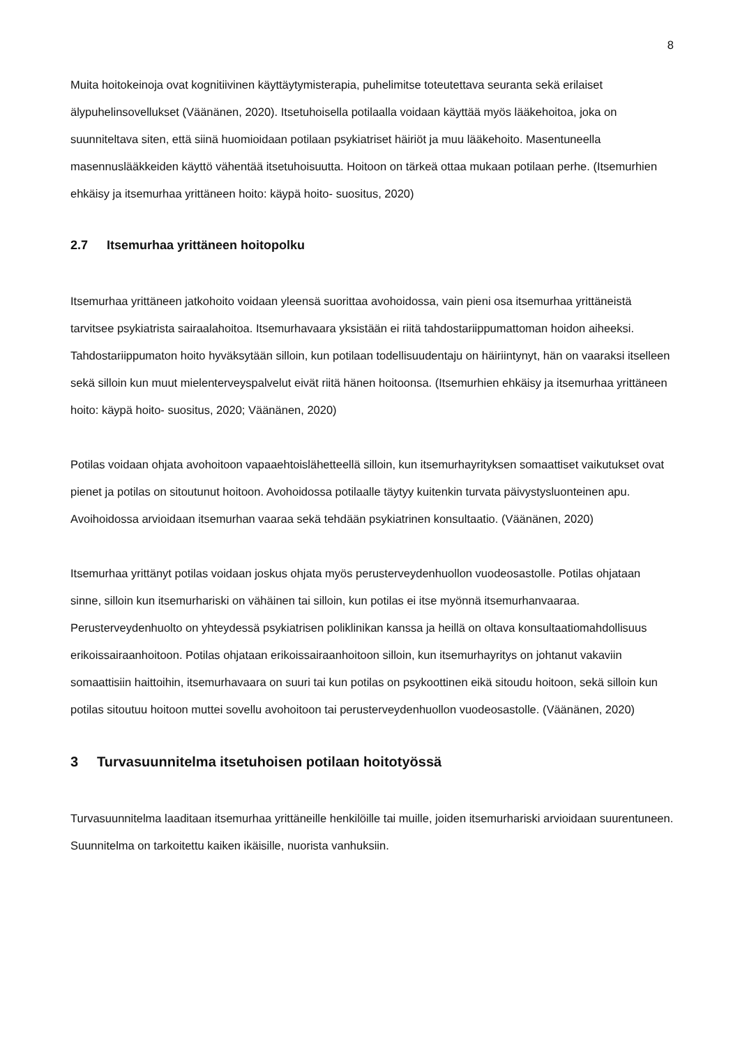8
Muita hoitokeinoja ovat kognitiivinen käyttäytymisterapia, puhelimitse toteutettava seuranta sekä erilaiset älypuhelinsovellukset (Väänänen, 2020). Itsetuhoisella potilaalla voidaan käyttää myös lääkehoitoa, joka on suunniteltava siten, että siinä huomioidaan potilaan psykiatriset häiriöt ja muu lääkehoito. Masentuneella masennuslääkkeiden käyttö vähentää itsetuhoisuutta. Hoitoon on tärkeä ottaa mukaan potilaan perhe. (Itsemurhien ehkäisy ja itsemurhaa yrittäneen hoito: käypä hoito- suositus, 2020)
2.7 Itsemurhaa yrittäneen hoitopolku
Itsemurhaa yrittäneen jatkohoito voidaan yleensä suorittaa avohoidossa, vain pieni osa itsemurhaa yrittäneistä tarvitsee psykiatrista sairaalahoitoa. Itsemurhavaara yksistään ei riitä tahdostariippumattoman hoidon aiheeksi. Tahdostariippumaton hoito hyväksytään silloin, kun potilaan todellisuudentaju on häiriintynyt, hän on vaaraksi itselleen sekä silloin kun muut mielenterveyspalvelut eivät riitä hänen hoitoonsa. (Itsemurhien ehkäisy ja itsemurhaa yrittäneen hoito: käypä hoito- suositus, 2020; Väänänen, 2020)
Potilas voidaan ohjata avohoitoon vapaaehtoislähetteellä silloin, kun itsemurhayrityksen somaattiset vaikutukset ovat pienet ja potilas on sitoutunut hoitoon. Avohoidossa potilaalle täytyy kuitenkin turvata päivystysluonteinen apu. Avoihoidossa arvioidaan itsemurhan vaaraa sekä tehdään psykiatrinen konsultaatio. (Väänänen, 2020)
Itsemurhaa yrittänyt potilas voidaan joskus ohjata myös perusterveydenhuollon vuodeosastolle. Potilas ohjataan sinne, silloin kun itsemurhariski on vähäinen tai silloin, kun potilas ei itse myönnä itsemurhanvaaraa. Perusterveydenhuolto on yhteydessä psykiatrisen poliklinikan kanssa ja heillä on oltava konsultaatiomahdollisuus erikoissairaanhoitoon. Potilas ohjataan erikoissairaanhoitoon silloin, kun itsemurhayritys on johtanut vakaviin somaattisiin haittoihin, itsemurhavaara on suuri tai kun potilas on psykoottinen eikä sitoudu hoitoon, sekä silloin kun potilas sitoutuu hoitoon muttei sovellu avohoitoon tai perusterveydenhuollon vuodeosastolle. (Väänänen, 2020)
3 Turvasuunnitelma itsetuhoisen potilaan hoitotyössä
Turvasuunnitelma laaditaan itsemurhaa yrittäneille henkilöille tai muille, joiden itsemurhariski arvioidaan suurentuneen. Suunnitelma on tarkoitettu kaiken ikäisille, nuorista vanhuksiin.